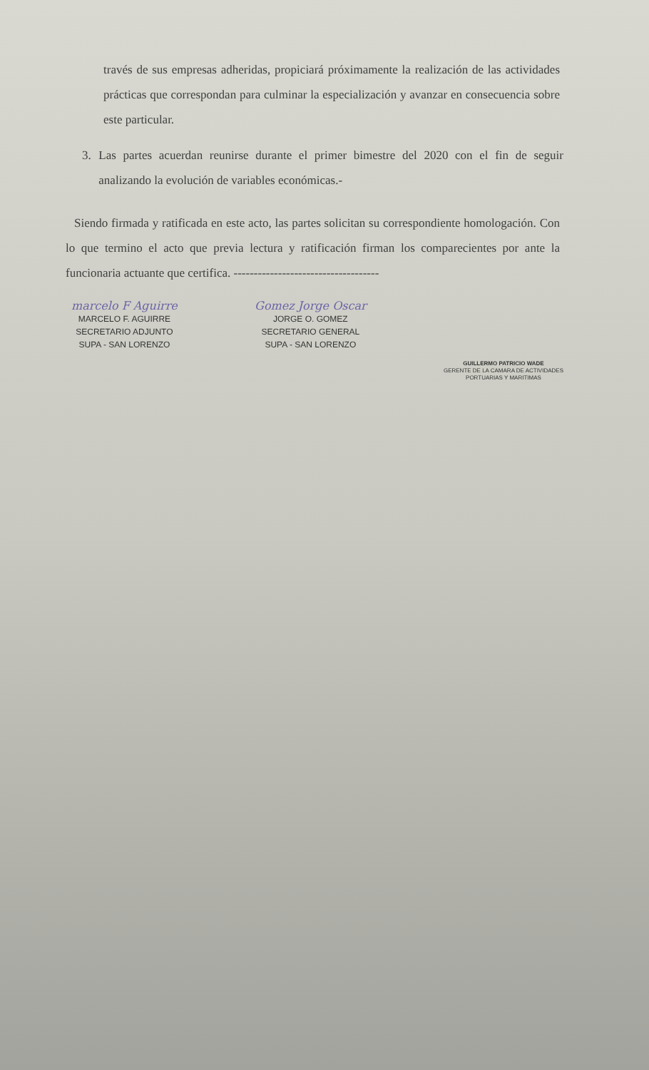través de sus empresas adheridas, propiciará próximamente la realización de las actividades prácticas que correspondan para culminar la especialización y avanzar en consecuencia sobre este particular.
3. Las partes acuerdan reunirse durante el primer bimestre del 2020 con el fin de seguir analizando la evolución de variables económicas.-
Siendo firmada y ratificada en este acto, las partes solicitan su correspondiente homologación. Con lo que termino el acto que previa lectura y ratificación firman los comparecientes por ante la funcionaria actuante que certifica. ------------------------------------
marcelo F Aguirre
MARCELO F. AGUIRRE
SECRETARIO ADJUNTO
SUPA - SAN LORENZO
Gomez Jorge Oscar
JORGE O. GOMEZ
SECRETARIO GENERAL
SUPA - SAN LORENZO
GUILLERMO PATRICIO WADE
GERENTE DE LA CAMARA DE ACTIVIDADES
PORTUARIAS Y MARITIMAS